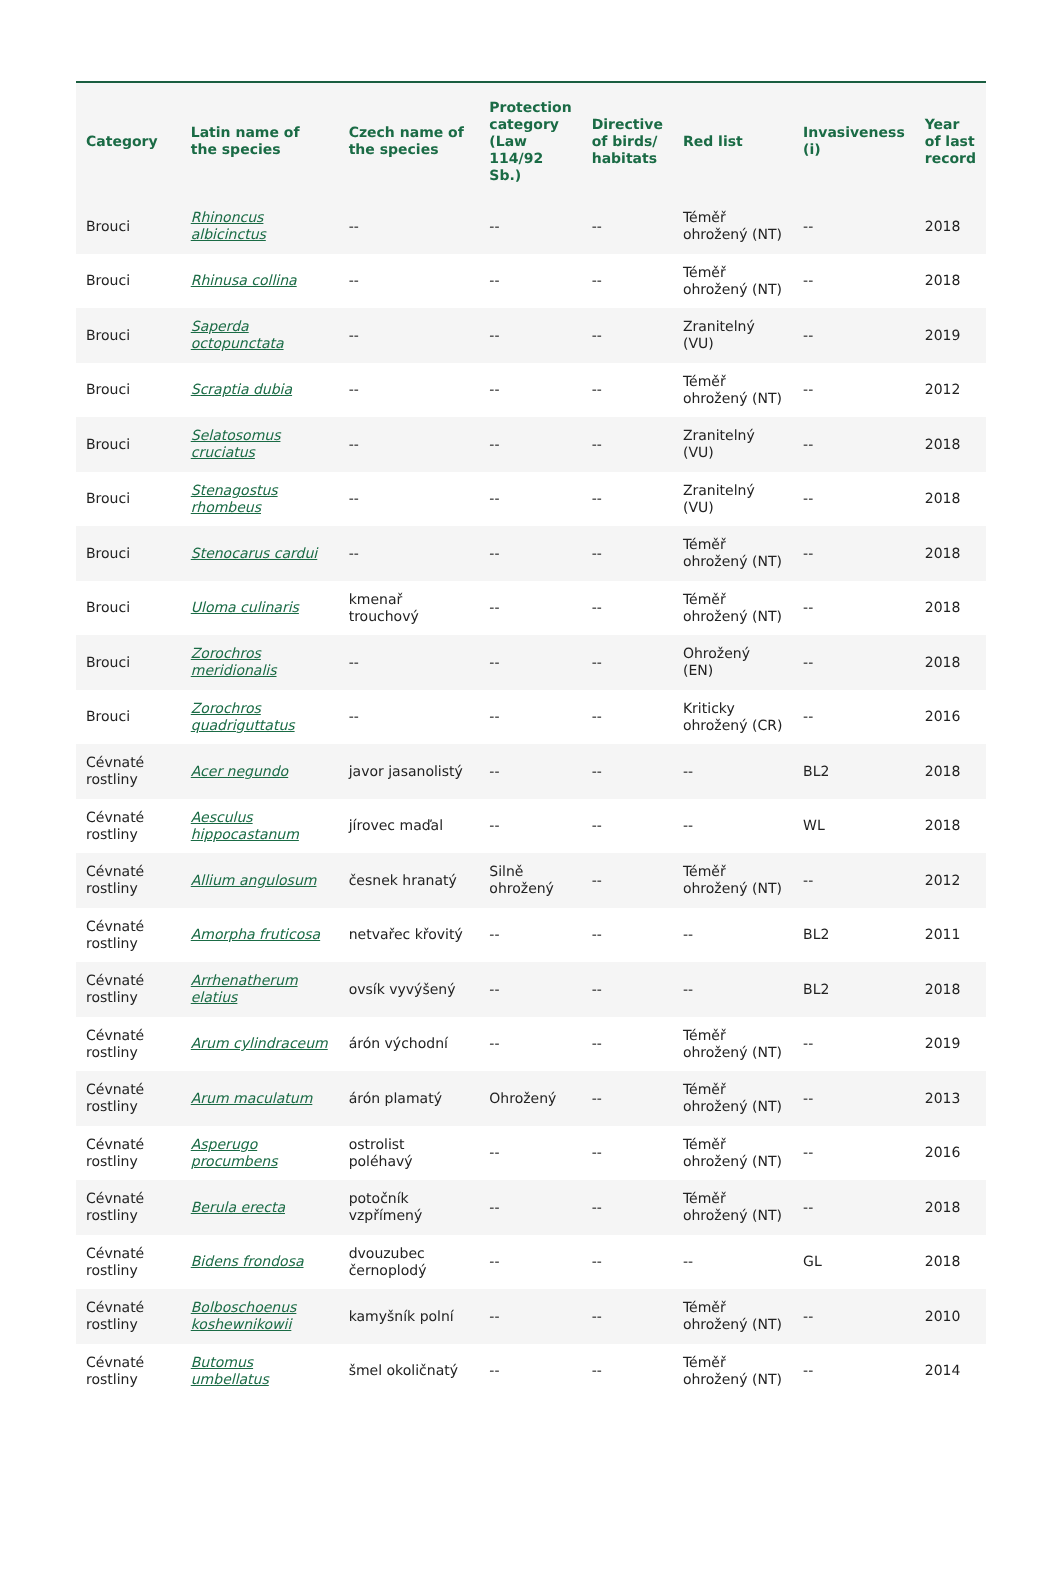| Category | Latin name of the species | Czech name of the species | Protection category (Law 114/92 Sb.) | Directive of birds/ habitats | Red list | Invasiveness (i) | Year of last record |
| --- | --- | --- | --- | --- | --- | --- | --- |
| Brouci | Rhinoncus albicinctus | -- | -- | -- | Téměř ohrožený (NT) | -- | 2018 |
| Brouci | Rhinusa collina | -- | -- | -- | Téměř ohrožený (NT) | -- | 2018 |
| Brouci | Saperda octopunctata | -- | -- | -- | Zranitelný (VU) | -- | 2019 |
| Brouci | Scraptia dubia | -- | -- | -- | Téměř ohrožený (NT) | -- | 2012 |
| Brouci | Selatosomus cruciatus | -- | -- | -- | Zranitelný (VU) | -- | 2018 |
| Brouci | Stenagostus rhombeus | -- | -- | -- | Zranitelný (VU) | -- | 2018 |
| Brouci | Stenocarus cardui | -- | -- | -- | Téměř ohrožený (NT) | -- | 2018 |
| Brouci | Uloma culinaris | kmenař trouchový | -- | -- | Téměř ohrožený (NT) | -- | 2018 |
| Brouci | Zorochros meridionalis | -- | -- | -- | Ohrožený (EN) | -- | 2018 |
| Brouci | Zorochros quadriguttatus | -- | -- | -- | Kriticky ohrožený (CR) | -- | 2016 |
| Cévnaté rostliny | Acer negundo | javor jasanolistý | -- | -- | -- | BL2 | 2018 |
| Cévnaté rostliny | Aesculus hippocastanum | jírovec maďal | -- | -- | -- | WL | 2018 |
| Cévnaté rostliny | Allium angulosum | česnek hranatý | Silně ohrožený | -- | Téměř ohrožený (NT) | -- | 2012 |
| Cévnaté rostliny | Amorpha fruticosa | netvařec křovitý | -- | -- | -- | BL2 | 2011 |
| Cévnaté rostliny | Arrhenatherum elatius | ovsík vyvýšený | -- | -- | -- | BL2 | 2018 |
| Cévnaté rostliny | Arum cylindraceum | árón východní | -- | -- | Téměř ohrožený (NT) | -- | 2019 |
| Cévnaté rostliny | Arum maculatum | árón plamatý | Ohrožený | -- | Téměř ohrožený (NT) | -- | 2013 |
| Cévnaté rostliny | Asperugo procumbens | ostrolist poléhavý | -- | -- | Téměř ohrožený (NT) | -- | 2016 |
| Cévnaté rostliny | Berula erecta | potočník vzpřímený | -- | -- | Téměř ohrožený (NT) | -- | 2018 |
| Cévnaté rostliny | Bidens frondosa | dvouzubec černoplodý | -- | -- | -- | GL | 2018 |
| Cévnaté rostliny | Bolboschoenus koshewnikowii | kamyšník polní | -- | -- | Téměř ohrožený (NT) | -- | 2010 |
| Cévnaté rostliny | Butomus umbellatus | šmel okoličnatý | -- | -- | Téměř ohrožený (NT) | -- | 2014 |